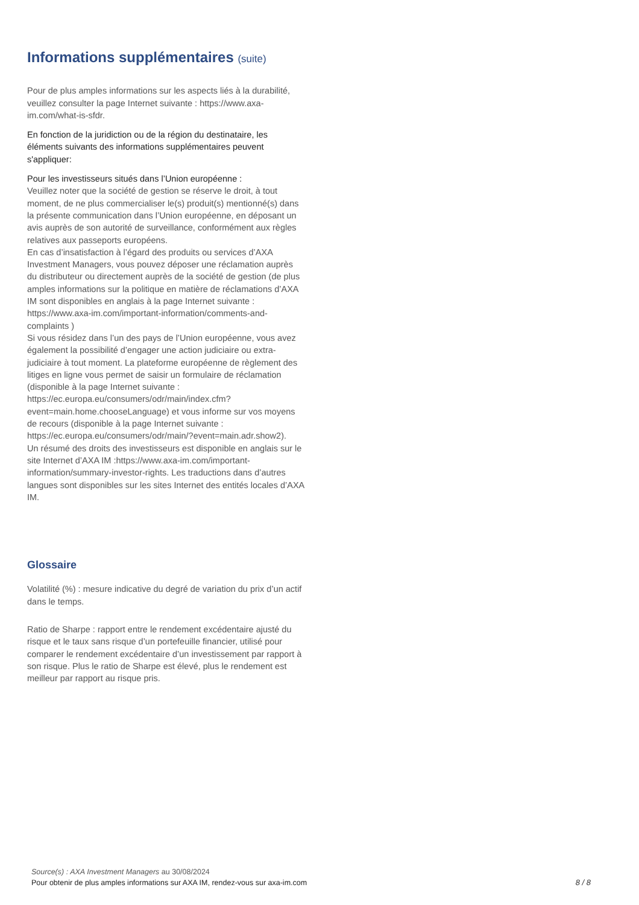Informations supplémentaires (suite)
Pour de plus amples informations sur les aspects liés à la durabilité, veuillez consulter la page Internet suivante : https://www.axa-im.com/what-is-sfdr.
En fonction de la juridiction ou de la région du destinataire, les éléments suivants des informations supplémentaires peuvent s'appliquer:
Pour les investisseurs situés dans l’Union européenne :
Veuillez noter que la société de gestion se réserve le droit, à tout moment, de ne plus commercialiser le(s) produit(s) mentionné(s) dans la présente communication dans l’Union européenne, en déposant un avis auprès de son autorité de surveillance, conformément aux règles relatives aux passeports européens.
En cas d’insatisfaction à l’égard des produits ou services d’AXA Investment Managers, vous pouvez déposer une réclamation auprès du distributeur ou directement auprès de la société de gestion (de plus amples informations sur la politique en matière de réclamations d’AXA IM sont disponibles en anglais à la page Internet suivante : https://www.axa-im.com/important-information/comments-and-complaints )
Si vous résidez dans l’un des pays de l’Union européenne, vous avez également la possibilité d’engager une action judiciaire ou extra-judiciaire à tout moment. La plateforme européenne de règlement des litiges en ligne vous permet de saisir un formulaire de réclamation (disponible à la page Internet suivante : https://ec.europa.eu/consumers/odr/main/index.cfm?event=main.home.chooseLanguage) et vous informe sur vos moyens de recours (disponible à la page Internet suivante : https://ec.europa.eu/consumers/odr/main/?event=main.adr.show2).
Un résumé des droits des investisseurs est disponible en anglais sur le site Internet d’AXA IM :https://www.axa-im.com/important-information/summary-investor-rights. Les traductions dans d’autres langues sont disponibles sur les sites Internet des entités locales d’AXA IM.
Glossaire
Volatilité (%) : mesure indicative du degré de variation du prix d’un actif dans le temps.
Ratio de Sharpe : rapport entre le rendement excédentaire ajusté du risque et le taux sans risque d’un portefeuille financier, utilisé pour comparer le rendement excédentaire d’un investissement par rapport à son risque. Plus le ratio de Sharpe est élevé, plus le rendement est meilleur par rapport au risque pris.
Source(s) : AXA Investment Managers au 30/08/2024
Pour obtenir de plus amples informations sur AXA IM, rendez-vous sur axa-im.com
8 / 8